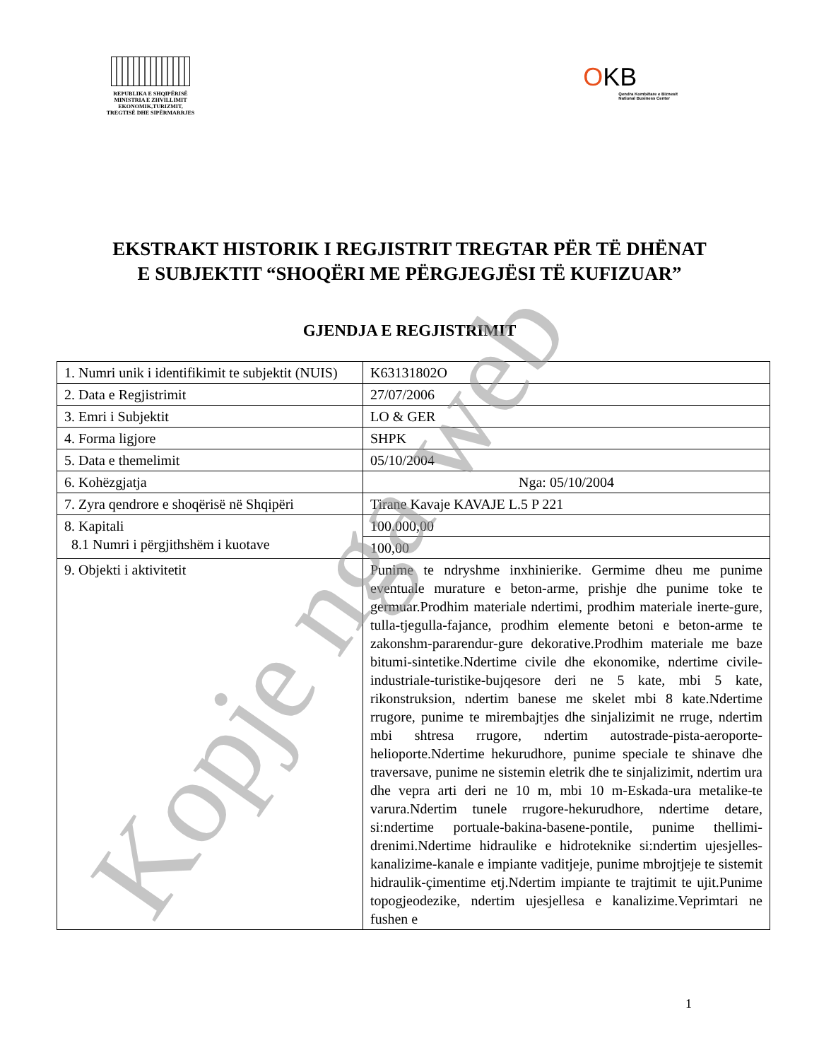REPUBLIKA E SHQIPËRISË
MINISTRIA E ZHVILLIMIT
EKONOMIK,TURIZMIT,
TREGTISË DHE SIPËRMARRJES
OKB
Qendra Kombëtare e Biznesit
National Business Center
EKSTRAKT HISTORIK I REGJISTRIT TREGTAR PËR TË DHËNAT E SUBJEKTIT “SHOQËRI ME PËRGJEGJËSI TË KUFIZUAR”
GJENDJA E REGJISTRIMIT
| 1. Numri unik i identifikimit te subjektit (NUIS) | K63131802O |
| 2. Data e Regjistrimit | 27/07/2006 |
| 3. Emri i Subjektit | LO & GER |
| 4. Forma ligjore | SHPK |
| 5. Data e themelimit | 05/10/2004 |
| 6. Kohëzgjatja | Nga: 05/10/2004 |
| 7. Zyra qendrore e shoqërisë në Shqipëri | Tirane Kavaje KAVAJE L.5 P 221 |
| 8. Kapitali 8.1 Numri i përgjithshëm i kuotave | 100.000,00 |
| | 100,00 |
| 9. Objekti i aktivitetit | Punime te ndryshme inxhinierike. Germime dheu me punime eventuale murature e beton-arme, prishje dhe punime toke te germuar.Prodhim materiale ndertimi, prodhim materiale inerte-gure, tulla-tjegulla-fajance, prodhim elemente betoni e beton-arme te zakonshm-pararendur-gure dekorative.Prodhim materiale me baze bitumi-sintetike.Ndertime civile dhe ekonomike, ndertime civile-industriale-turistike-bujqesore deri ne 5 kate, mbi 5 kate, rikonstruksion, ndertim banese me skelet mbi 8 kate.Ndertime rrugore, punime te mirembajtjes dhe sinjalizimit ne rruge, ndertim mbi shtresa rrugore, ndertim autostrade-pista-aeroporte-helioporte.Ndertime hekurudhore, punime speciale te shinave dhe traversave, punime ne sistemin eletrik dhe te sinjalizimit, ndertim ura dhe vepra arti deri ne 10 m, mbi 10 m-Eskada-ura metalike-te varura.Ndertim tunele rrugore-hekurudhore, ndertime detare, si:ndertime portuale-bakina-basene-pontile, punime thellimi-drenimi.Ndertime hidraulike e hidroteknike si:ndertim ujesjelles-kanalizime-kanale e impiante vaditjeje, punime mbrojtjeje te sistemit hidraulik-çimentime etj.Ndertim impiante te trajtimit te ujit.Punime topogjeodezike, ndertim ujesjellesa e kanalizime.Veprimtari ne fushen e |
1
Kopje nga web